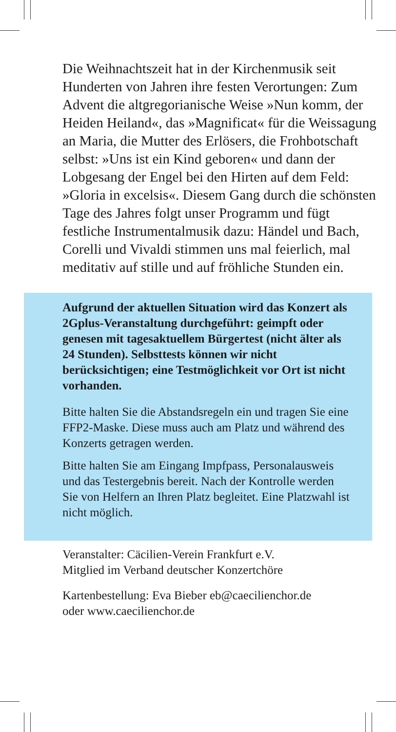Die Weihnachtszeit hat in der Kirchenmusik seit Hunderten von Jahren ihre festen Verortungen: Zum Advent die altgregorianische Weise »Nun komm, der Heiden Heiland«, das »Magnificat« für die Weissagung an Maria, die Mutter des Erlösers, die Frohbotschaft selbst: »Uns ist ein Kind geboren« und dann der Lobgesang der Engel bei den Hirten auf dem Feld: »Gloria in excelsis«. Diesem Gang durch die schönsten Tage des Jahres folgt unser Programm und fügt festliche Instrumentalmusik dazu: Händel und Bach, Corelli und Vivaldi stimmen uns mal feierlich, mal meditativ auf stille und auf fröhliche Stunden ein.
Aufgrund der aktuellen Situation wird das Konzert als 2Gplus-Veranstaltung durchgeführt: geimpft oder genesen mit tagesaktuellem Bürgertest (nicht älter als 24 Stunden). Selbsttests können wir nicht berücksichtigen; eine Testmöglichkeit vor Ort ist nicht vorhanden.
Bitte halten Sie die Abstandsregeln ein und tragen Sie eine FFP2-Maske. Diese muss auch am Platz und während des Konzerts getragen werden.
Bitte halten Sie am Eingang Impfpass, Personalausweis und das Testergebnis bereit. Nach der Kontrolle werden Sie von Helfern an Ihren Platz begleitet. Eine Platzwahl ist nicht möglich.
Veranstalter: Cäcilien-Verein Frankfurt e.V.
Mitglied im Verband deutscher Konzertchöre
Kartenbestellung: Eva Bieber eb@caecilienchor.de
oder www.caecilienchor.de